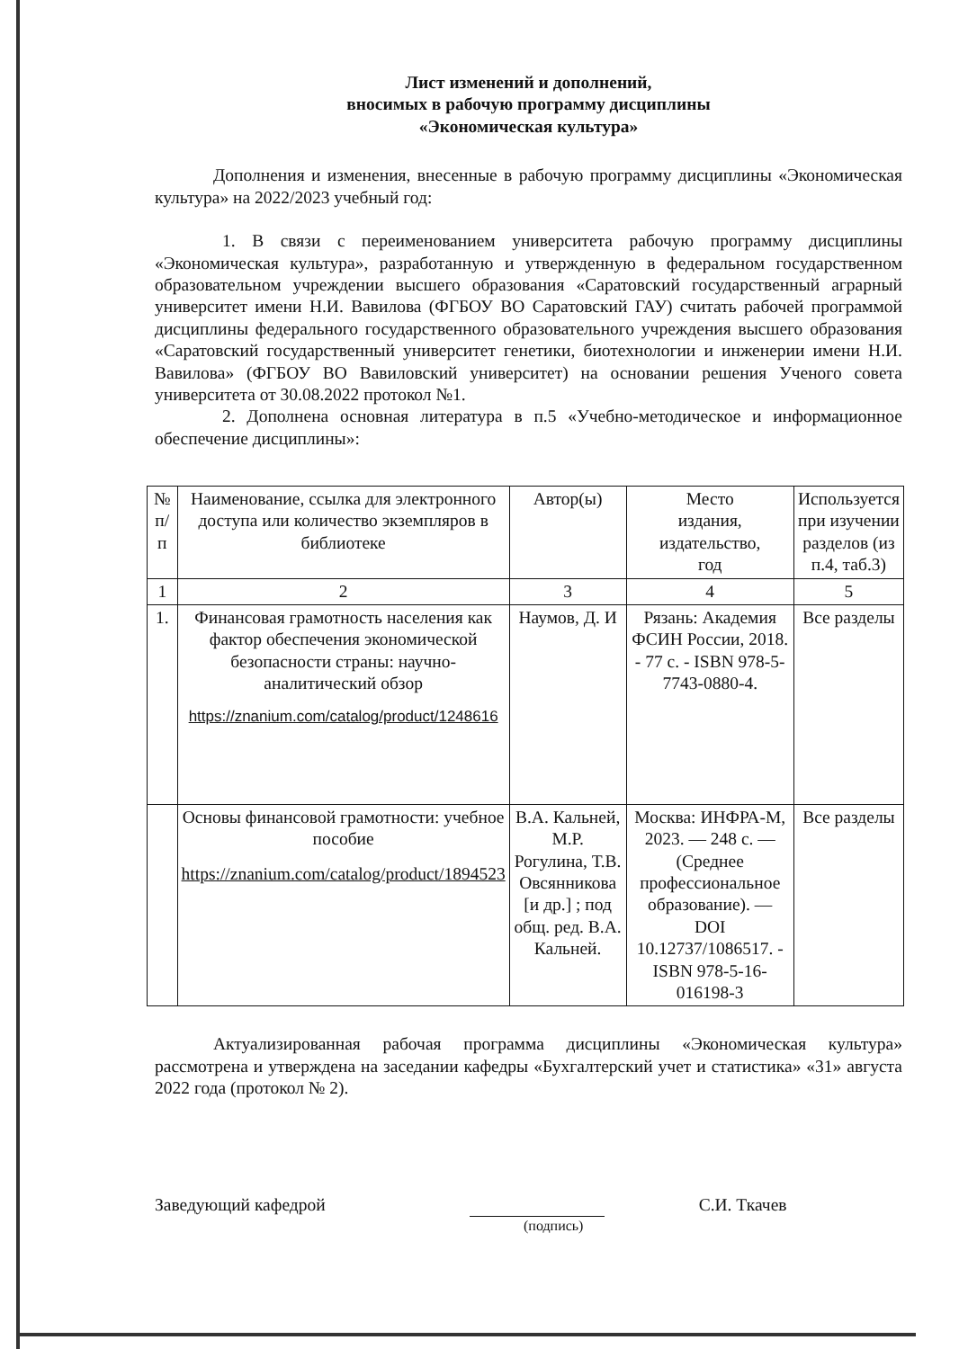Лист изменений и дополнений,
вносимых в рабочую программу дисциплины
«Экономическая культура»
Дополнения и изменения, внесенные в рабочую программу дисциплины «Экономическая культура» на 2022/2023 учебный год:
1. В связи с переименованием университета рабочую программу дисциплины «Экономическая культура», разработанную и утвержденную в федеральном государственном образовательном учреждении высшего образования «Саратовский государственный аграрный университет имени Н.И. Вавилова (ФГБОУ ВО Саратовский ГАУ) считать рабочей программой дисциплины федерального государственного образовательного учреждения высшего образования «Саратовский государственный университет генетики, биотехнологии и инженерии имени Н.И. Вавилова» (ФГБОУ ВО Вавиловский университет) на основании решения Ученого совета университета от 30.08.2022 протокол №1.
2. Дополнена основная литература в п.5 «Учебно-методическое и информационное обеспечение дисциплины»:
| № п/п | Наименование, ссылка для электронного доступа или количество экземпляров в библиотеке | Автор(ы) | Место издания, издательство, год | Используется при изучении разделов (из п.4, таб.3) |
| --- | --- | --- | --- | --- |
| 1 | 2 | 3 | 4 | 5 |
| 1. | Финансовая грамотность населения как фактор обеспечения экономической безопасности страны: научно-аналитический обзор https://znanium.com/catalog/product/1248616 | Наумов, Д. И | Рязань: Академия ФСИН России, 2018. - 77 с. - ISBN 978-5-7743-0880-4. | Все разделы |
| | Основы финансовой грамотности: учебное пособие https://znanium.com/catalog/product/1894523 | В.А. Кальней, М.Р. Рогулина, Т.В. Овсянникова [и др.] ; под общ. ред. В.А. Кальней. | Москва: ИНФРА-М, 2023. — 248 с. — (Среднее профессиональное образование). — DOI 10.12737/1086517. - ISBN 978-5-16-016198-3 | Все разделы |
Актуализированная рабочая программа дисциплины «Экономическая культура» рассмотрена и утверждена на заседании кафедры «Бухгалтерский учет и статистика» «31» августа 2022 года (протокол № 2).
Заведующий кафедрой
С.И. Ткачев
(подпись)